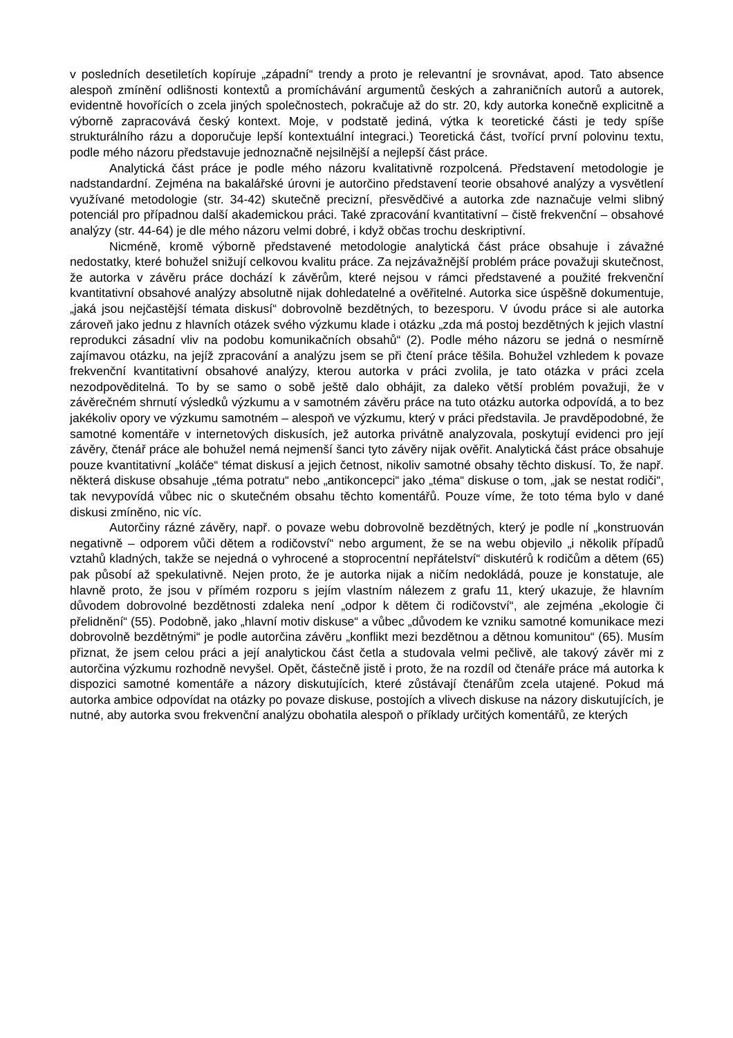v posledních desetiletích kopíruje „západní“ trendy a proto je relevantní je srovnávat, apod. Tato absence alespoň zmínění odlišnosti kontextů a promíchávání argumentů českých a zahraničních autorů a autorek, evidentně hovořících o zcela jiných společnostech, pokračuje až do str. 20, kdy autorka konečně explicitně a výborně zapracovává český kontext. Moje, v podstatě jediná, výtka k teoretické části je tedy spíše strukturálního rázu a doporučuje lepší kontextuální integraci.) Teoretická část, tvořící první polovinu textu, podle mého názoru představuje jednoznačně nejsilnější a nejlepší část práce.
Analytická část práce je podle mého názoru kvalitativně rozpolcená. Představení metodologie je nadstandardní. Zejména na bakalářské úrovni je autorčino představení teorie obsahové analýzy a vysvětlení využívané metodologie (str. 34-42) skutečně precizní, přesvědčivé a autorka zde naznačuje velmi slibný potenciál pro případnou další akademickou práci. Také zpracování kvantitativní – čistě frekvenční – obsahové analýzy (str. 44-64) je dle mého názoru velmi dobré, i když občas trochu deskriptivní.
Nicméně, kromě výborně představené metodologie analytická část práce obsahuje i závažné nedostatky, které bohužel snižují celkovou kvalitu práce. Za nejzávažnější problém práce považuji skutečnost, že autorka v závěru práce dochází k závěrům, které nejsou v rámci představené a použité frekvenční kvantitativní obsahové analýzy absolutně nijak dohledatelné a ověřitelné. Autorka sice úspěšně dokumentuje, „jaká jsou nejčastější témata diskusí“ dobrovolně bezdětných, to bezesporu. V úvodu práce si ale autorka zároveň jako jednu z hlavních otázek svého výzkumu klade i otázku „zda má postoj bezdětných k jejich vlastní reprodukci zásadní vliv na podobu komunikačních obsahů“ (2). Podle mého názoru se jedná o nesmírně zajímavou otázku, na jejíž zpracování a analýzu jsem se při čtení práce těšila. Bohužel vzhledem k povaze frekvenční kvantitativní obsahové analýzy, kterou autorka v práci zvolila, je tato otázka v práci zcela nezodpověditelná. To by se samo o sobě ještě dalo obhájit, za daleko větší problém považuji, že v závěrečném shrnutí výsledků výzkumu a v samotném závěru práce na tuto otázku autorka odpovídá, a to bez jakékoliv opory ve výzkumu samotném – alespoň ve výzkumu, který v práci představila. Je pravděpodobné, že samotné komentáře v internetových diskusích, jež autorka privátně analyzovala, poskytují evidenci pro její závěry, čtenář práce ale bohužel nemá nejmenší šanci tyto závěry nijak ověřit. Analytická část práce obsahuje pouze kvantitativní „koláče“ témat diskusí a jejich četnost, nikoliv samotné obsahy těchto diskusí. To, že např. některá diskuse obsahuje „téma potratu“ nebo „antikoncepci“ jako „téma“ diskuse o tom, „jak se nestat rodiči“, tak nevypovídá vůbec nic o skutečném obsahu těchto komentářů. Pouze víme, že toto téma bylo v dané diskusi zmíněno, nic víc.
Autorčiny rázné závěry, např. o povaze webu dobrovolně bezdětných, který je podle ní „konstruován negativně – odporem vůči dětem a rodičovství“ nebo argument, že se na webu objevilo „i několik případů vztahů kladných, takže se nejedná o vyhrocené a stoprocentní nepřátelství“ diskutérů k rodičům a dětem (65) pak působí až spekulativně. Nejen proto, že je autorka nijak a ničím nedokládá, pouze je konstatuje, ale hlavně proto, že jsou v přímém rozporu s jejím vlastním nálezem z grafu 11, který ukazuje, že hlavním důvodem dobrovolné bezdětnosti zdaleka není „odpor k dětem či rodičovství“, ale zejména „ekologie či přelidnění“ (55). Podobně, jako „hlavní motiv diskuse“ a vůbec „důvodem ke vzniku samotné komunikace mezi dobrovolně bezdětnými“ je podle autorčina závěru „konflikt mezi bezdětnou a dětnou komunitou“ (65). Musím přiznat, že jsem celou práci a její analytickou část četla a studovala velmi pečlivě, ale takový závěr mi z autorčina výzkumu rozhodně nevyšel. Opět, částečně jistě i proto, že na rozdíl od čtenáře práce má autorka k dispozici samotné komentáře a názory diskutujících, které zůstávají čtenářům zcela utajené. Pokud má autorka ambice odpovídat na otázky po povaze diskuse, postojích a vlivech diskuse na názory diskutujících, je nutné, aby autorka svou frekvenční analýzu obohatila alespoň o příklady určitých komentářů, ze kterých